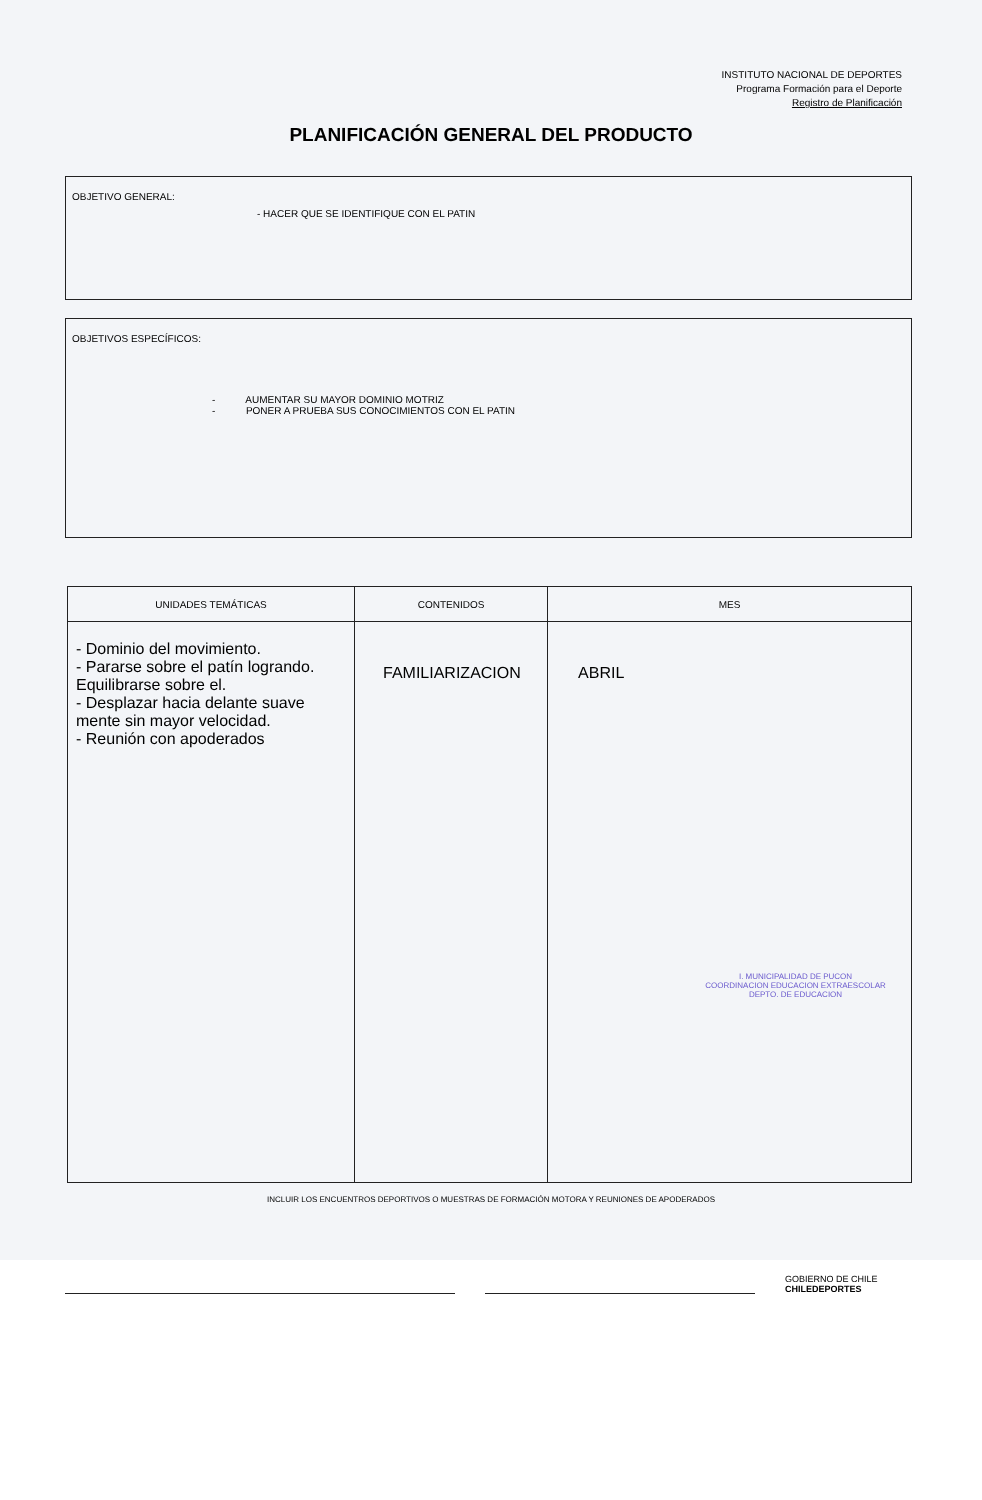INSTITUTO NACIONAL DE DEPORTES
Programa Formación para el Deporte
Registro de Planificación
PLANIFICACIÓN GENERAL DEL PRODUCTO
OBJETIVO GENERAL:
- HACER QUE SE IDENTIFIQUE CON EL PATIN
OBJETIVOS ESPECÍFICOS:
- AUMENTAR SU MAYOR DOMINIO MOTRIZ
- PONER A PRUEBA SUS CONOCIMIENTOS CON EL PATIN
| UNIDADES TEMÁTICAS | CONTENIDOS | MES |
| --- | --- | --- |
| - Dominio del movimiento. - Pararse sobre el patín logrando. Equilibrarse sobre el. - Desplazar hacia delante suave mente sin mayor velocidad. - Reunión con apoderados | FAMILIARIZACION | ABRIL I. MUNICIPALIDAD DE PUCON COORDINACION EDUCACION EXTRAESCOLAR DEPTO. DE EDUCACION |
INCLUIR LOS ENCUENTROS DEPORTIVOS O MUESTRAS DE FORMACIÓN MOTORA Y REUNIONES DE APODERADOS
GOBIERNO DE CHILE
CHILEDEPORTES